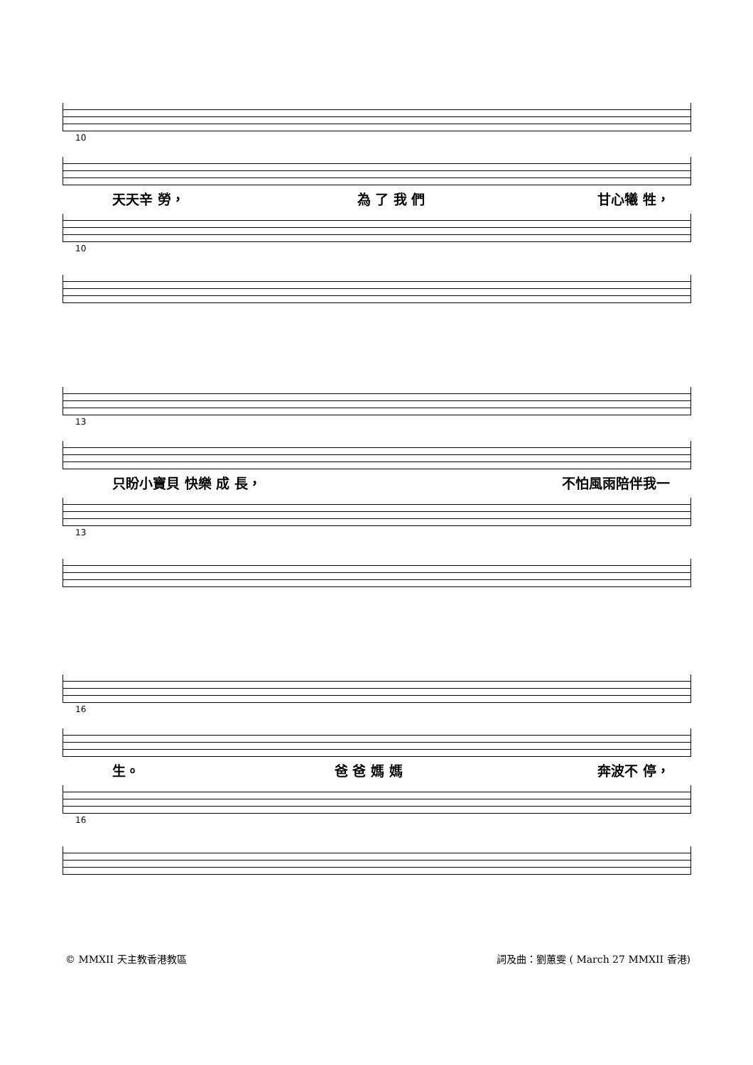10
天天辛 勞， 為 了 我 們 甘心犧 牲，
10
13
只盼小寶貝 快樂 成 長， 不怕風雨陪伴我一
13
16
生。 爸 爸 媽 媽 奔波不 停，
16
© MMXII 天主教香港教區 詞及曲：劉蕙雯 ( March 27 MMXII 香港)